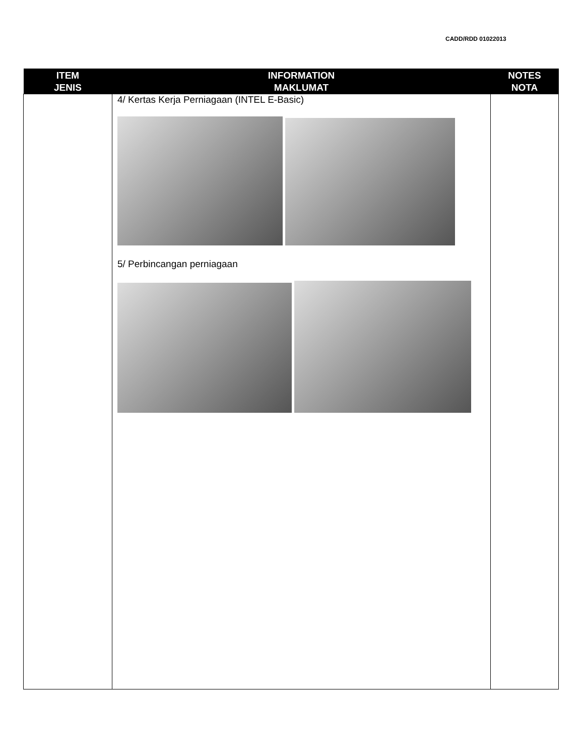CADD/RDD 01022013
| ITEM JENIS | INFORMATION MAKLUMAT | NOTES NOTA |
| --- | --- | --- |
| | 4/ Kertas Kerja Perniagaan (INTEL E-Basic) 5/ Perbincangan perniagaan | |